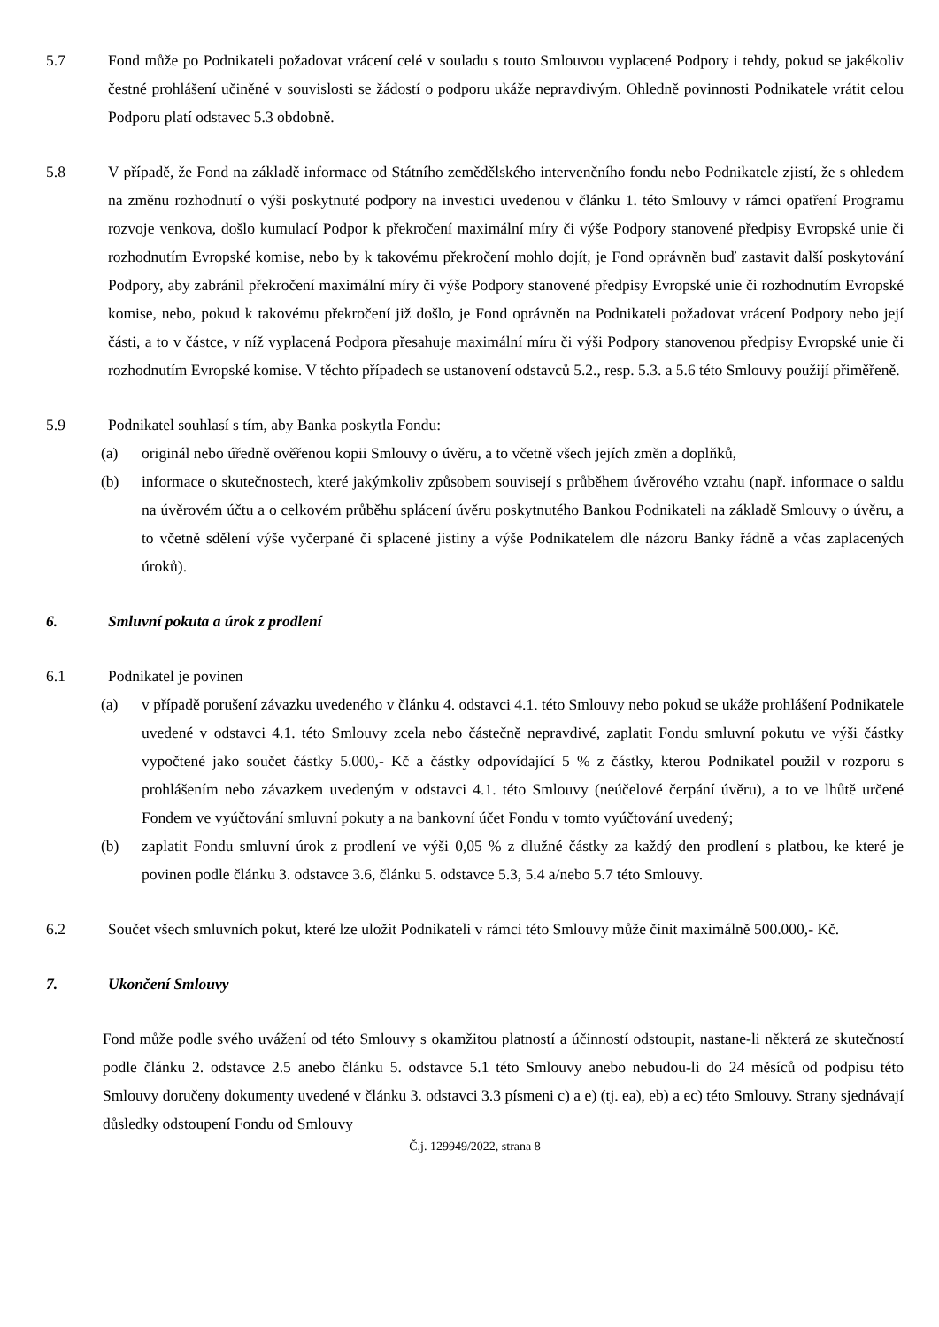5.7 Fond může po Podnikateli požadovat vrácení celé v souladu s touto Smlouvou vyplacené Podpory i tehdy, pokud se jakékoliv čestné prohlášení učiněné v souvislosti se žádostí o podporu ukáže nepravdivým. Ohledně povinnosti Podnikatele vrátit celou Podporu platí odstavec 5.3 obdobně.
5.8 V případě, že Fond na základě informace od Státního zemědělského intervenčního fondu nebo Podnikatele zjistí, že s ohledem na změnu rozhodnutí o výši poskytnuté podpory na investici uvedenou v článku 1. této Smlouvy v rámci opatření Programu rozvoje venkova, došlo kumulací Podpor k překročení maximální míry či výše Podpory stanovené předpisy Evropské unie či rozhodnutím Evropské komise, nebo by k takovému překročení mohlo dojít, je Fond oprávněn buď zastavit další poskytování Podpory, aby zabránil překročení maximální míry či výše Podpory stanovené předpisy Evropské unie či rozhodnutím Evropské komise, nebo, pokud k takovému překročení již došlo, je Fond oprávněn na Podnikateli požadovat vrácení Podpory nebo její části, a to v částce, v níž vyplacená Podpora přesahuje maximální míru či výši Podpory stanovenou předpisy Evropské unie či rozhodnutím Evropské komise. V těchto případech se ustanovení odstavců 5.2., resp. 5.3. a 5.6 této Smlouvy použijí přiměřeně.
5.9 Podnikatel souhlasí s tím, aby Banka poskytla Fondu:
(a) originál nebo úředně ověřenou kopii Smlouvy o úvěru, a to včetně všech jejích změn a doplňků,
(b) informace o skutečnostech, které jakýmkoliv způsobem souvisejí s průběhem úvěrového vztahu (např. informace o saldu na úvěrovém účtu a o celkovém průběhu splácení úvěru poskytnutého Bankou Podnikateli na základě Smlouvy o úvěru, a to včetně sdělení výše vyčerpané či splacené jistiny a výše Podnikatelem dle názoru Banky řádně a včas zaplacených úroků).
6. Smluvní pokuta a úrok z prodlení
6.1 Podnikatel je povinen
(a) v případě porušení závazku uvedeného v článku 4. odstavci 4.1. této Smlouvy nebo pokud se ukáže prohlášení Podnikatele uvedené v odstavci 4.1. této Smlouvy zcela nebo částečně nepravdivé, zaplatit Fondu smluvní pokutu ve výši částky vypočtené jako součet částky 5.000,- Kč a částky odpovídající 5 % z částky, kterou Podnikatel použil v rozporu s prohlášením nebo závazkem uvedeným v odstavci 4.1. této Smlouvy (neúčelové čerpání úvěru), a to ve lhůtě určené Fondem ve vyúčtování smluvní pokuty a na bankovní účet Fondu v tomto vyúčtování uvedený;
(b) zaplatit Fondu smluvní úrok z prodlení ve výši 0,05 % z dlužné částky za každý den prodlení s platbou, ke které je povinen podle článku 3. odstavce 3.6, článku 5. odstavce 5.3, 5.4 a/nebo 5.7 této Smlouvy.
6.2 Součet všech smluvních pokut, které lze uložit Podnikateli v rámci této Smlouvy může činit maximálně 500.000,- Kč.
7. Ukončení Smlouvy
Fond může podle svého uvážení od této Smlouvy s okamžitou platností a účinností odstoupit, nastane-li některá ze skutečností podle článku 2. odstavce 2.5 anebo článku 5. odstavce 5.1 této Smlouvy anebo nebudou-li do 24 měsíců od podpisu této Smlouvy doručeny dokumenty uvedené v článku 3. odstavci 3.3 písmeni c) a e) (tj. ea), eb) a ec) této Smlouvy. Strany sjednávají důsledky odstoupení Fondu od Smlouvy
Č.j. 129949/2022, strana 8